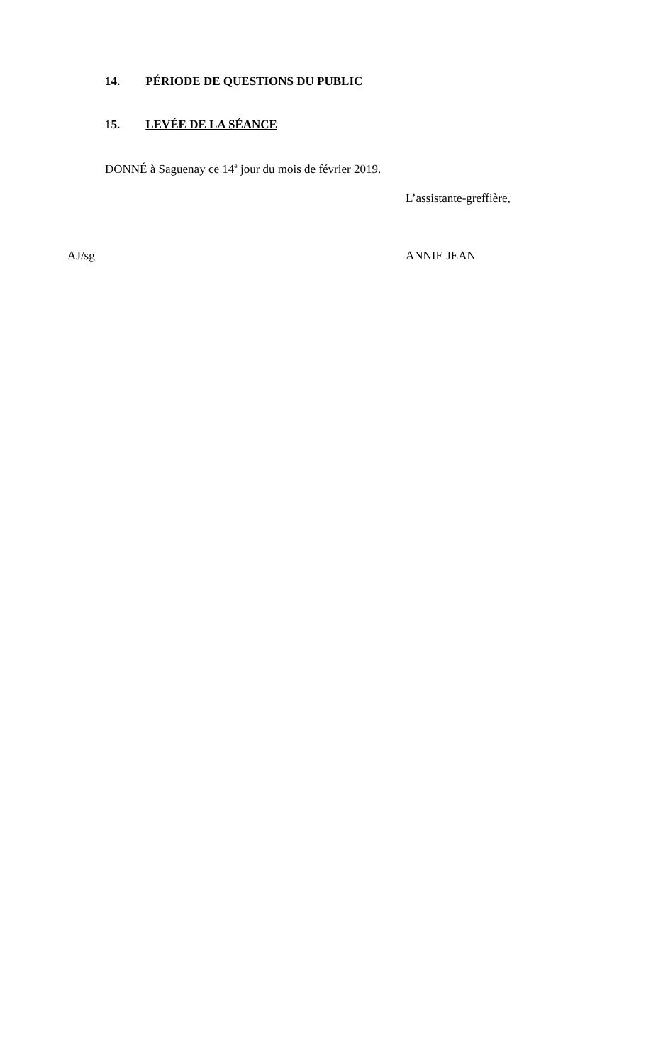14. PÉRIODE DE QUESTIONS DU PUBLIC
15. LEVÉE DE LA SÉANCE
DONNÉ à Saguenay ce 14<sup>e</sup> jour du mois de février 2019.
L’assistante-greffière,
AJ/sg ANNIE JEAN